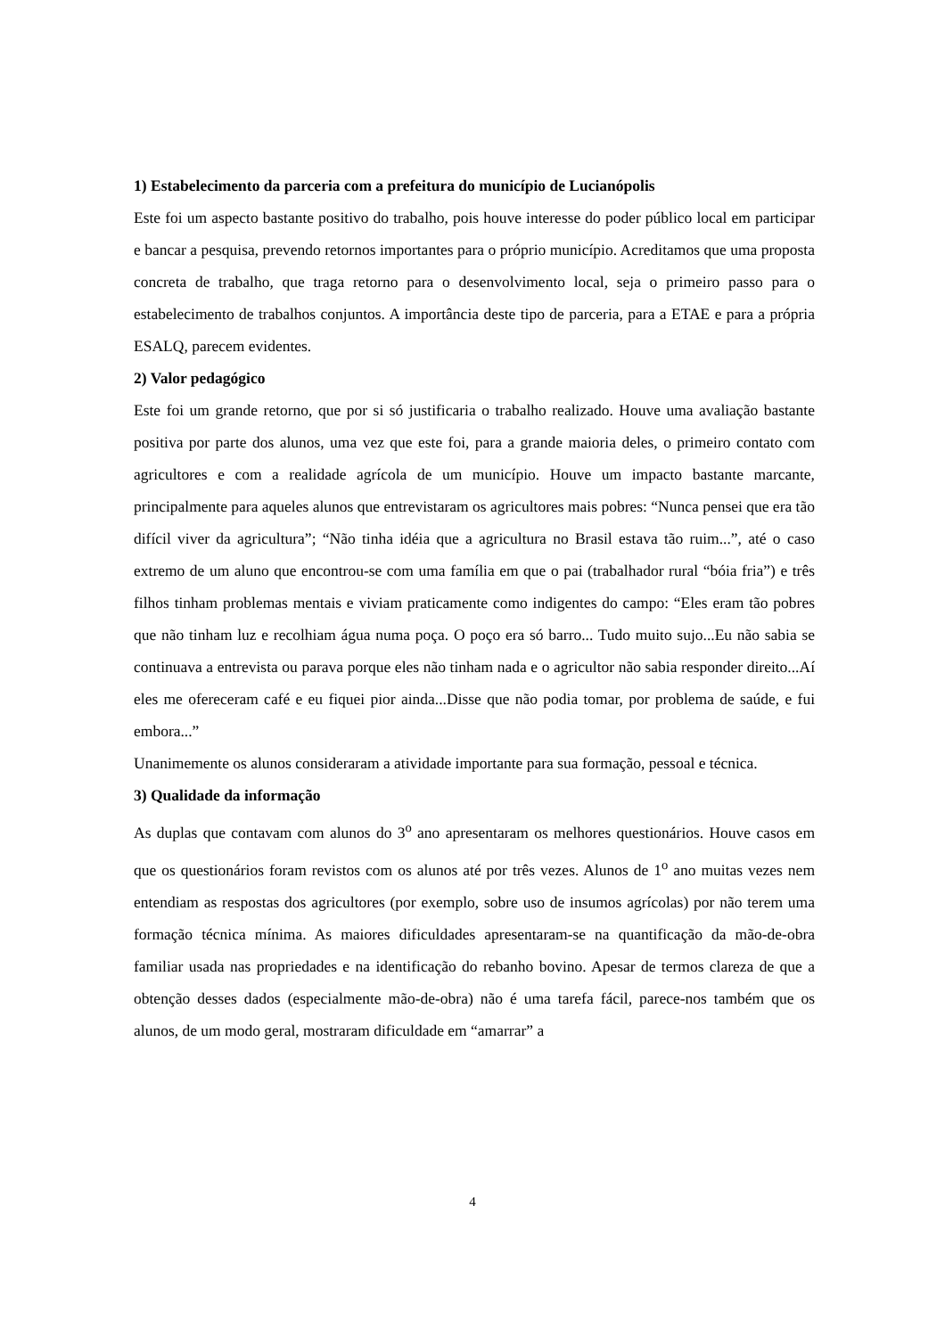1) Estabelecimento da parceria com a prefeitura do município de Lucianópolis
Este foi um aspecto bastante positivo do trabalho, pois houve interesse do poder público local em participar e bancar a pesquisa, prevendo retornos importantes para o próprio município. Acreditamos que uma proposta concreta de trabalho, que traga retorno para o desenvolvimento local, seja o primeiro passo para o estabelecimento de trabalhos conjuntos. A importância deste tipo de parceria, para a ETAE e para a própria ESALQ, parecem evidentes.
2) Valor pedagógico
Este foi um grande retorno, que por si só justificaria o trabalho realizado. Houve uma avaliação bastante positiva por parte dos alunos, uma vez que este foi, para a grande maioria deles, o primeiro contato com agricultores e com a realidade agrícola de um município. Houve um impacto bastante marcante, principalmente para aqueles alunos que entrevistaram os agricultores mais pobres: “Nunca pensei que era tão difícil viver da agricultura”; “Não tinha idéia que a agricultura no Brasil estava tão ruim...”, até o caso extremo de um aluno que encontrou-se com uma família em que o pai (trabalhador rural “bóia fria”) e três filhos tinham problemas mentais e viviam praticamente como indigentes do campo: “Eles eram tão pobres que não tinham luz e recolhiam água numa poça. O poço era só barro... Tudo muito sujo...Eu não sabia se continuava a entrevista ou parava porque eles não tinham nada e o agricultor não sabia responder direito...Aí eles me ofereceram café e eu fiquei pior ainda...Disse que não podia tomar, por problema de saúde, e fui embora...”
Unanimemente os alunos consideraram a atividade importante para sua formação, pessoal e técnica.
3) Qualidade da informação
As duplas que contavam com alunos do 3<sup>o</sup> ano apresentaram os melhores questionários. Houve casos em que os questionários foram revistos com os alunos até por três vezes. Alunos de 1<sup>o</sup> ano muitas vezes nem entendiam as respostas dos agricultores (por exemplo, sobre uso de insumos agrícolas) por não terem uma formação técnica mínima. As maiores dificuldades apresentaram-se na quantificação da mão-de-obra familiar usada nas propriedades e na identificação do rebanho bovino. Apesar de termos clareza de que a obtenção desses dados (especialmente mão-de-obra) não é uma tarefa fácil, parece-nos também que os alunos, de um modo geral, mostraram dificuldade em “amarrar” a
4